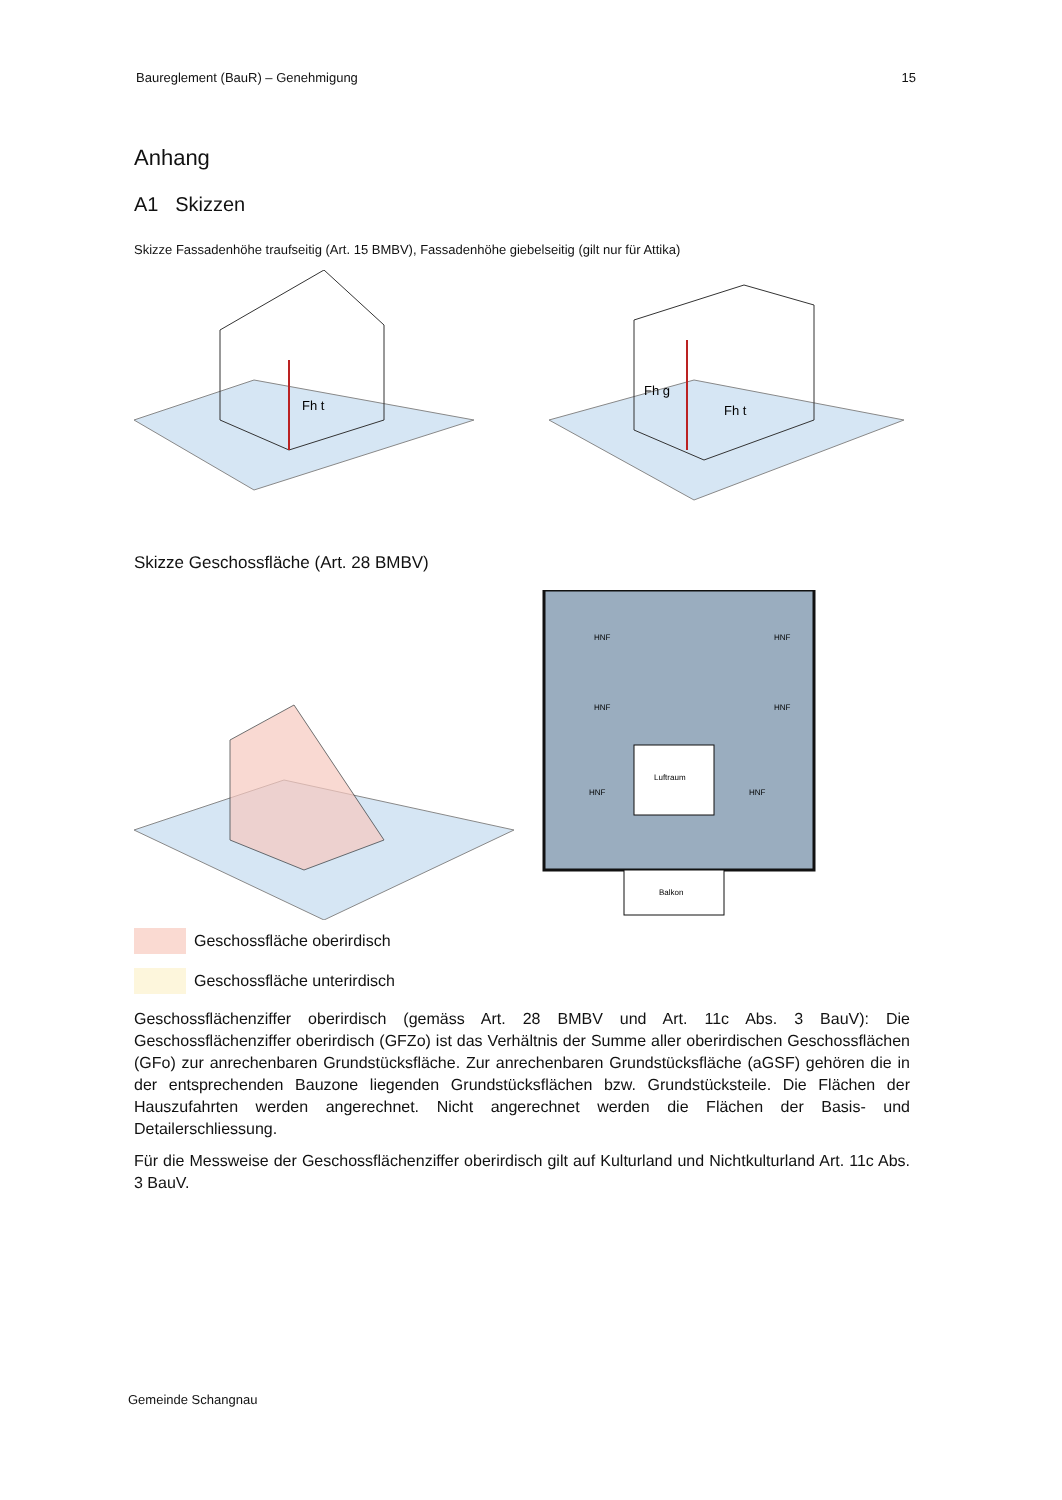Baureglement (BauR) – Genehmigung 15
Anhang
A1 Skizzen
Skizze Fassadenhöhe traufseitig (Art. 15 BMBV), Fassadenhöhe giebelseitig (gilt nur für Attika)
Fh t
Fh g
Fh t
Skizze Geschossfläche (Art. 28 BMBV)
HNF
HNF
HNF
HNF
HNF
HNF
Luftraum
Balkon
Geschossfläche oberirdisch
Geschossfläche unterirdisch
Geschossflächenziffer oberirdisch (gemäss Art. 28 BMBV und Art. 11c Abs. 3 BauV): Die Geschossflächenziffer oberirdisch (GFZo) ist das Verhältnis der Summe aller oberirdischen Geschossflächen (GFo) zur anrechenbaren Grundstücksfläche. Zur anrechenbaren Grundstücksfläche (aGSF) gehören die in der entsprechenden Bauzone liegenden Grundstücksflächen bzw. Grundstücksteile. Die Flächen der Hauszufahrten werden angerechnet. Nicht angerechnet werden die Flächen der Basis- und Detailerschliessung.
Für die Messweise der Geschossflächenziffer oberirdisch gilt auf Kulturland und Nichtkulturland Art. 11c Abs. 3 BauV.
Gemeinde Schangnau